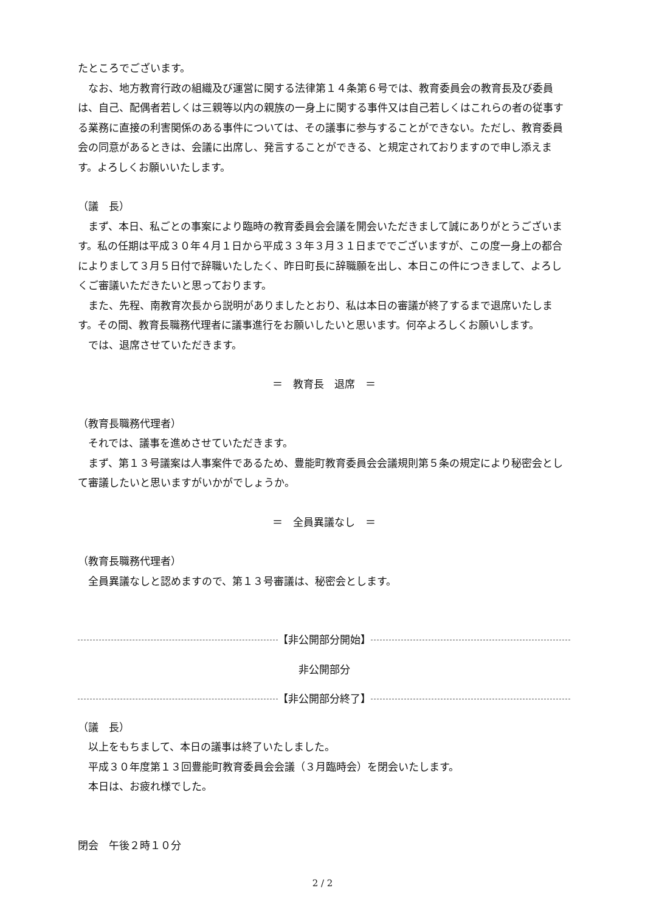たところでございます。
　なお、地方教育行政の組織及び運営に関する法律第１４条第６号では、教育委員会の教育長及び委員は、自己、配偶者若しくは三親等以内の親族の一身上に関する事件又は自己若しくはこれらの者の従事する業務に直接の利害関係のある事件については、その議事に参与することができない。ただし、教育委員会の同意があるときは、会議に出席し、発言することができる、と規定されておりますので申し添えます。よろしくお願いいたします。
（議　長）
　まず、本日、私ごとの事案により臨時の教育委員会会議を開会いただきまして誠にありがとうございます。私の任期は平成３０年４月１日から平成３３年３月３１日まででございますが、この度一身上の都合によりまして３月５日付で辞職いたしたく、昨日町長に辞職願を出し、本日この件につきまして、よろしくご審議いただきたいと思っております。
　また、先程、南教育次長から説明がありましたとおり、私は本日の審議が終了するまで退席いたします。その間、教育長職務代理者に議事進行をお願いしたいと思います。何卒よろしくお願いします。
　では、退席させていただきます。
＝　教育長　退席　＝
（教育長職務代理者）
　それでは、議事を進めさせていただきます。
　まず、第１３号議案は人事案件であるため、豊能町教育委員会会議規則第５条の規定により秘密会として審議したいと思いますがいかがでしょうか。
＝　全員異議なし　＝
（教育長職務代理者）
　全員異議なしと認めますので、第１３号審議は、秘密会とします。
【非公開部分開始】
非公開部分
【非公開部分終了】
（議　長）
　以上をもちまして、本日の議事は終了いたしました。
　平成３０年度第１３回豊能町教育委員会会議（３月臨時会）を閉会いたします。
　本日は、お疲れ様でした。
閉会　午後２時１０分
2 / 2